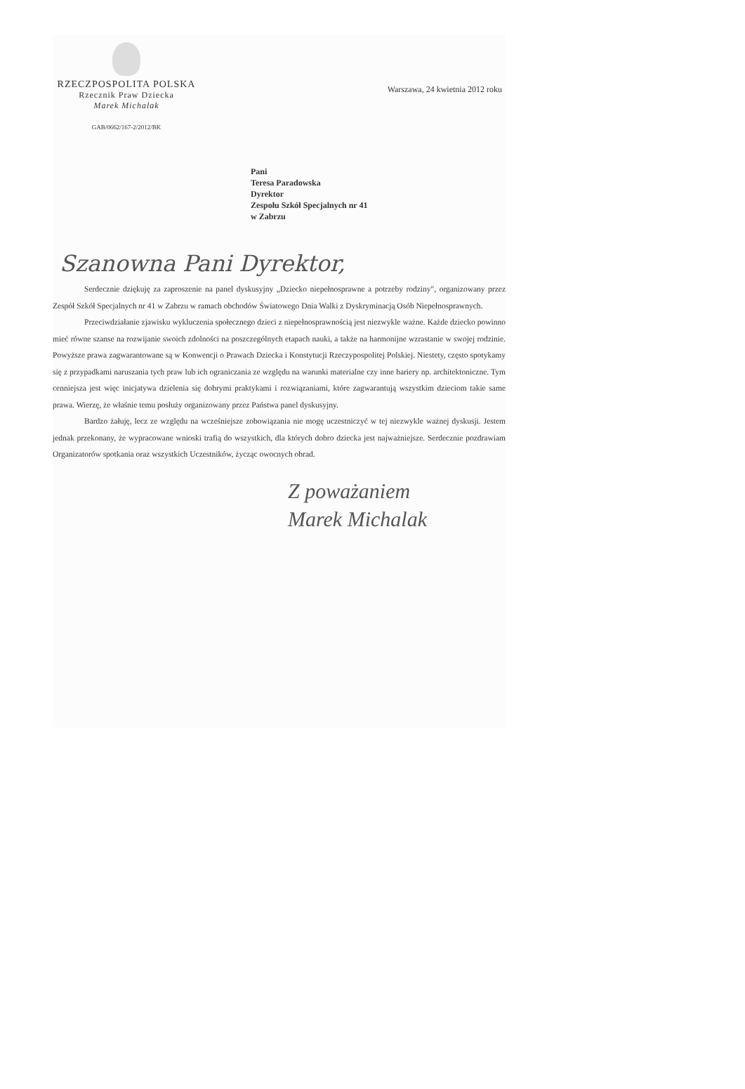RZECZPOSPOLITA POLSKA
Rzecznik Praw Dziecka
Marek Michalak
GAB/0662/167-2/2012/BK
Warszawa, 24 kwietnia 2012 roku
Pani
Teresa Paradowska
Dyrektor
Zespołu Szkół Specjalnych nr 41
w Zabrzu
Szanowna Pani Dyrektor,
Serdecznie dziękuję za zaproszenie na panel dyskusyjny „Dziecko niepełnosprawne a potrzeby rodziny", organizowany przez Zespół Szkół Specjalnych nr 41 w Zabrzu w ramach obchodów Światowego Dnia Walki z Dyskryminacją Osób Niepełnosprawnych.
Przeciwdziałanie zjawisku wykluczenia społecznego dzieci z niepełnosprawnością jest niezwykle ważne. Każde dziecko powinno mieć równe szanse na rozwijanie swoich zdolności na poszczególnych etapach nauki, a także na harmonijne wzrastanie w swojej rodzinie. Powyższe prawa zagwarantowane są w Konwencji o Prawach Dziecka i Konstytucji Rzeczypospolitej Polskiej. Niestety, często spotykamy się z przypadkami naruszania tych praw lub ich ograniczania ze względu na warunki materialne czy inne bariery np. architektoniczne. Tym cenniejsza jest więc inicjatywa dzielenia się dobrymi praktykami i rozwiązaniami, które zagwarantują wszystkim dzieciom takie same prawa. Wierzę, że właśnie temu posłuży organizowany przez Państwa panel dyskusyjny.
Bardzo żałuję, lecz ze względu na wcześniejsze zobowiązania nie mogę uczestniczyć w tej niezwykle ważnej dyskusji. Jestem jednak przekonany, że wypracowane wnioski trafią do wszystkich, dla których dobro dziecka jest najważniejsze. Serdecznie pozdrawiam Organizatorów spotkania oraz wszystkich Uczestników, życząc owocnych obrad.
Z poważaniem
Marek Michalak